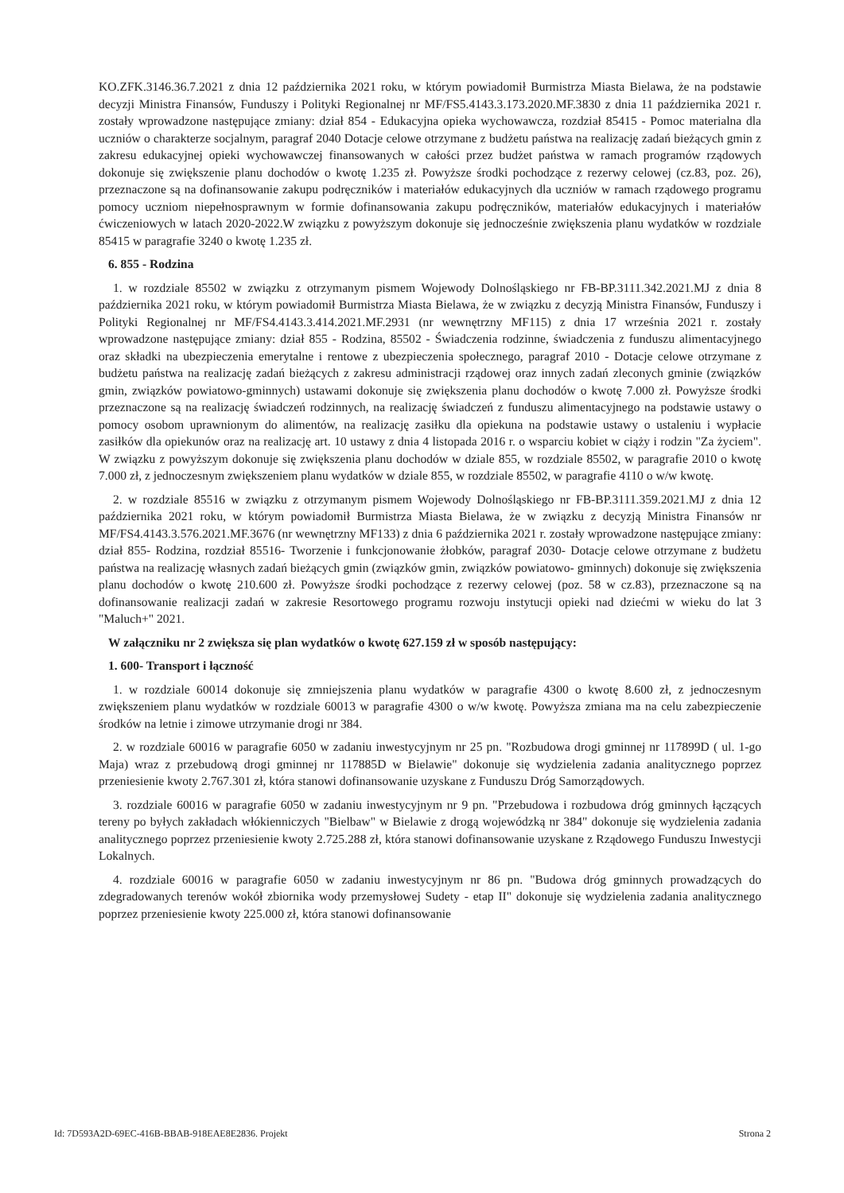KO.ZFK.3146.36.7.2021 z dnia 12 października 2021 roku, w którym powiadomił Burmistrza Miasta Bielawa, że na podstawie decyzji Ministra Finansów, Funduszy i Polityki Regionalnej nr MF/FS5.4143.3.173.2020.MF.3830 z dnia 11 października 2021 r. zostały wprowadzone następujące zmiany: dział 854 - Edukacyjna opieka wychowawcza, rozdział 85415 - Pomoc materialna dla uczniów o charakterze socjalnym, paragraf 2040 Dotacje celowe otrzymane z budżetu państwa na realizację zadań bieżących gmin z zakresu edukacyjnej opieki wychowawczej finansowanych w całości przez budżet państwa w ramach programów rządowych dokonuje się zwiększenie planu dochodów o kwotę 1.235 zł. Powyższe środki pochodzące z rezerwy celowej (cz.83, poz. 26), przeznaczone są na dofinansowanie zakupu podręczników i materiałów edukacyjnych dla uczniów w ramach rządowego programu pomocy uczniom niepełnosprawnym w formie dofinansowania zakupu podręczników, materiałów edukacyjnych i materiałów ćwiczeniowych w latach 2020-2022.W związku z powyższym dokonuje się jednocześnie zwiększenia planu wydatków w rozdziale 85415 w paragrafie 3240 o kwotę 1.235 zł.
6. 855 - Rodzina
1. w rozdziale 85502 w związku z otrzymanym pismem Wojewody Dolnośląskiego nr FB-BP.3111.342.2021.MJ z dnia 8 października 2021 roku, w którym powiadomił Burmistrza Miasta Bielawa, że w związku z decyzją Ministra Finansów, Funduszy i Polityki Regionalnej nr MF/FS4.4143.3.414.2021.MF.2931 (nr wewnętrzny MF115) z dnia 17 września 2021 r. zostały wprowadzone następujące zmiany: dział 855 - Rodzina, 85502 - Świadczenia rodzinne, świadczenia z funduszu alimentacyjnego oraz składki na ubezpieczenia emerytalne i rentowe z ubezpieczenia społecznego, paragraf 2010 - Dotacje celowe otrzymane z budżetu państwa na realizację zadań bieżących z zakresu administracji rządowej oraz innych zadań zleconych gminie (związków gmin, związków powiatowo-gminnych) ustawami dokonuje się zwiększenia planu dochodów o kwotę 7.000 zł. Powyższe środki przeznaczone są na realizację świadczeń rodzinnych, na realizację świadczeń z funduszu alimentacyjnego na podstawie ustawy o pomocy osobom uprawnionym do alimentów, na realizację zasiłku dla opiekuna na podstawie ustawy o ustaleniu i wypłacie zasiłków dla opiekunów oraz na realizację art. 10 ustawy z dnia 4 listopada 2016 r. o wsparciu kobiet w ciąży i rodzin "Za życiem". W związku z powyższym dokonuje się zwiększenia planu dochodów w dziale 855, w rozdziale 85502, w paragrafie 2010 o kwotę 7.000 zł, z jednoczesnym zwiększeniem planu wydatków w dziale 855, w rozdziale 85502, w paragrafie 4110 o w/w kwotę.
2. w rozdziale 85516 w związku z otrzymanym pismem Wojewody Dolnośląskiego nr FB-BP.3111.359.2021.MJ z dnia 12 października 2021 roku, w którym powiadomił Burmistrza Miasta Bielawa, że w związku z decyzją Ministra Finansów nr MF/FS4.4143.3.576.2021.MF.3676 (nr wewnętrzny MF133) z dnia 6 października 2021 r. zostały wprowadzone następujące zmiany: dział 855- Rodzina, rozdział 85516- Tworzenie i funkcjonowanie żłobków, paragraf 2030- Dotacje celowe otrzymane z budżetu państwa na realizację własnych zadań bieżących gmin (związków gmin, związków powiatowo- gminnych) dokonuje się zwiększenia planu dochodów o kwotę 210.600 zł. Powyższe środki pochodzące z rezerwy celowej (poz. 58 w cz.83), przeznaczone są na dofinansowanie realizacji zadań w zakresie Resortowego programu rozwoju instytucji opieki nad dziećmi w wieku do lat 3 "Maluch+" 2021.
W załączniku nr 2 zwiększa się plan wydatków o kwotę 627.159 zł w sposób następujący:
1. 600- Transport i łączność
1. w rozdziale 60014 dokonuje się zmniejszenia planu wydatków w paragrafie 4300 o kwotę 8.600 zł, z jednoczesnym zwiększeniem planu wydatków w rozdziale 60013 w paragrafie 4300 o w/w kwotę. Powyższa zmiana ma na celu zabezpieczenie środków na letnie i zimowe utrzymanie drogi nr 384.
2. w rozdziale 60016 w paragrafie 6050 w zadaniu inwestycyjnym nr 25 pn. "Rozbudowa drogi gminnej nr 117899D ( ul. 1-go Maja) wraz z przebudową drogi gminnej nr 117885D w Bielawie" dokonuje się wydzielenia zadania analitycznego poprzez przeniesienie kwoty 2.767.301 zł, która stanowi dofinansowanie uzyskane z Funduszu Dróg Samorządowych.
3. rozdziale 60016 w paragrafie 6050 w zadaniu inwestycyjnym nr 9 pn. "Przebudowa i rozbudowa dróg gminnych łączących tereny po byłych zakładach włókienniczych "Bielbaw" w Bielawie z drogą wojewódzką nr 384" dokonuje się wydzielenia zadania analitycznego poprzez przeniesienie kwoty 2.725.288 zł, która stanowi dofinansowanie uzyskane z Rządowego Funduszu Inwestycji Lokalnych.
4. rozdziale 60016 w paragrafie 6050 w zadaniu inwestycyjnym nr 86 pn. "Budowa dróg gminnych prowadzących do zdegradowanych terenów wokół zbiornika wody przemysłowej Sudety - etap II" dokonuje się wydzielenia zadania analitycznego poprzez przeniesienie kwoty 225.000 zł, która stanowi dofinansowanie
Id: 7D593A2D-69EC-416B-BBAB-918EAE8E2836. Projekt Strona 2